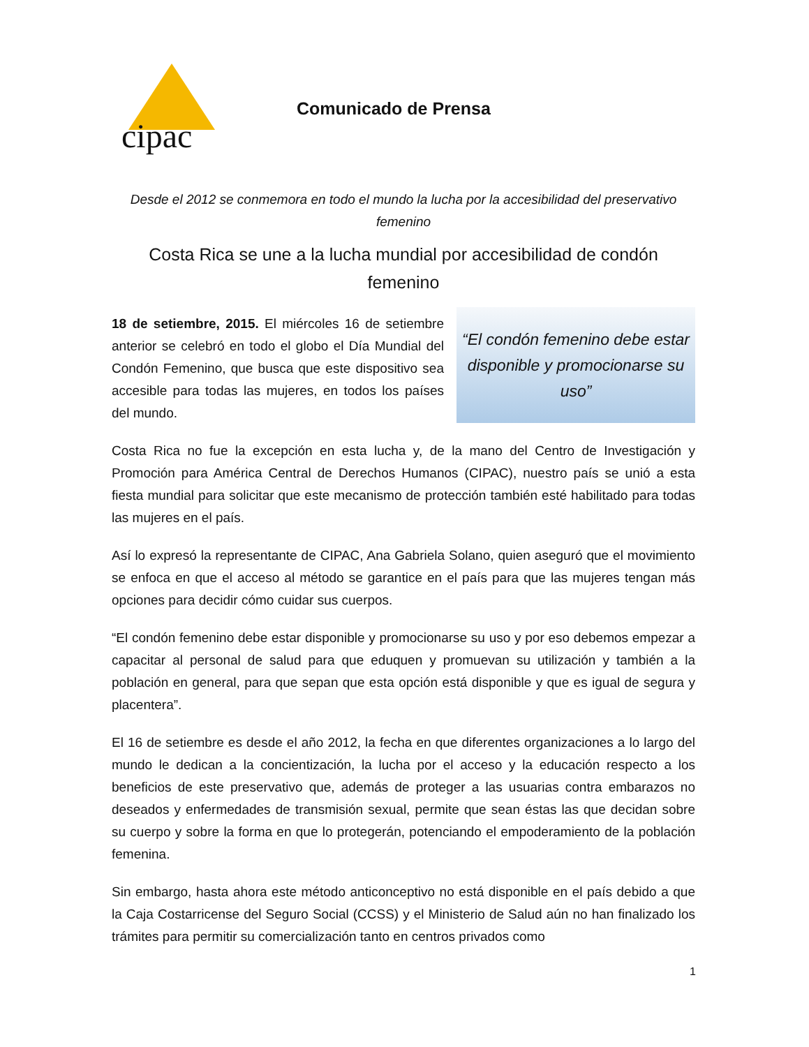cipac
Comunicado de Prensa
Desde el 2012 se conmemora en todo el mundo la lucha por la accesibilidad del preservativo femenino
Costa Rica se une a la lucha mundial por accesibilidad de condón femenino
“El condón femenino debe estar disponible y promocionarse su uso”
18 de setiembre, 2015. El miércoles 16 de setiembre anterior se celebró en todo el globo el Día Mundial del Condón Femenino, que busca que este dispositivo sea accesible para todas las mujeres, en todos los países del mundo.
Costa Rica no fue la excepción en esta lucha y, de la mano del Centro de Investigación y Promoción para América Central de Derechos Humanos (CIPAC), nuestro país se unió a esta fiesta mundial para solicitar que este mecanismo de protección también esté habilitado para todas las mujeres en el país.
Así lo expresó la representante de CIPAC, Ana Gabriela Solano, quien aseguró que el movimiento se enfoca en que el acceso al método se garantice en el país para que las mujeres tengan más opciones para decidir cómo cuidar sus cuerpos.
“El condón femenino debe estar disponible y promocionarse su uso y por eso debemos empezar a capacitar al personal de salud para que eduquen y promuevan su utilización y también a la población en general, para que sepan que esta opción está disponible y que es igual de segura y placentera”.
El 16 de setiembre es desde el año 2012, la fecha en que diferentes organizaciones a lo largo del mundo le dedican a la concientización, la lucha por el acceso y la educación respecto a los beneficios de este preservativo que, además de proteger a las usuarias contra embarazos no deseados y enfermedades de transmisión sexual, permite que sean éstas las que decidan sobre su cuerpo y sobre la forma en que lo protegerán, potenciando el empoderamiento de la población femenina.
Sin embargo, hasta ahora este método anticonceptivo no está disponible en el país debido a que la Caja Costarricense del Seguro Social (CCSS) y el Ministerio de Salud aún no han finalizado los trámites para permitir su comercialización tanto en centros privados como
1